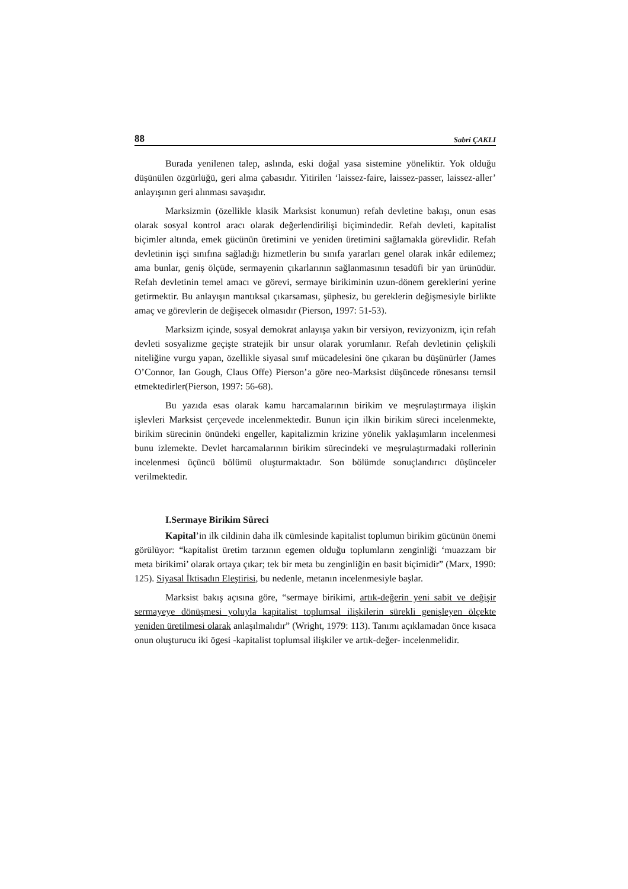88 Sabri ÇAKLI
Burada yenilenen talep, aslında, eski doğal yasa sistemine yöneliktir. Yok olduğu düşünülen özgürlüğü, geri alma çabasıdır. Yitirilen ‘laissez-faire, laissez-passer, laissez-aller’ anlayışının geri alınması savaşıdır.
Marksizmin (özellikle klasik Marksist konumun) refah devletine bakışı, onun esas olarak sosyal kontrol aracı olarak değerlendirilişi biçimindedir. Refah devleti, kapitalist biçimler altında, emek gücünün üretimini ve yeniden üretimini sağlamakla görevlidir. Refah devletinin işçi sınıfına sağladığı hizmetlerin bu sınıfa yararları genel olarak inkâr edilemez; ama bunlar, geniş ölçüde, sermayenin çıkarlarının sağlanmasının tesadüfi bir yan ürünüdür. Refah devletinin temel amacı ve görevi, sermaye birikiminin uzun-dönem gereklerini yerine getirmektir. Bu anlayışın mantıksal çıkarsaması, şüphesiz, bu gereklerin değişmesiyle birlikte amaç ve görevlerin de değişecek olmasıdır (Pierson, 1997: 51-53).
Marksizm içinde, sosyal demokrat anlayışa yakın bir versiyon, revizyonizm, için refah devleti sosyalizme geçişte stratejik bir unsur olarak yorumlanır. Refah devletinin çelişkili niteliğine vurgu yapan, özellikle siyasal sınıf mücadelesini öne çıkaran bu düşünürler (James O’Connor, Ian Gough, Claus Offe) Pierson’a göre neo-Marksist düşüncede rönesansı temsil etmektedirler(Pierson, 1997: 56-68).
Bu yazıda esas olarak kamu harcamalarının birikim ve meşrulaştırmaya ilişkin işlevleri Marksist çerçevede incelenmektedir. Bunun için ilkin birikim süreci incelenmekte, birikim sürecinin önündeki engeller, kapitalizmin krizine yönelik yaklaşımların incelenmesi bunu izlemekte. Devlet harcamalarının birikim sürecindeki ve meşrulaştırmadaki rollerinin incelenmesi üçüncü bölümü oluşturmaktadır. Son bölümde sonuçlandırıcı düşünceler verilmektedir.
I.Sermaye Birikim Süreci
Kapital’in ilk cildinin daha ilk cümlesinde kapitalist toplumun birikim gücünün önemi görülüyor: “kapitalist üretim tarzının egemen olduğu toplumların zenginliği ‘muazzam bir meta birikimi’ olarak ortaya çıkar; tek bir meta bu zenginliğin en basit biçimidir” (Marx, 1990: 125). Siyasal İktisadın Eleştirisi, bu nedenle, metanın incelenmesiyle başlar.
Marksist bakış açısına göre, “sermaye birikimi, artık-değerin yeni sabit ve değişir sermayeye dönüşmesi yoluyla kapitalist toplumsal ilişkilerin sürekli genişleyen ölçekte yeniden üretilmesi olarak anlaşılmalıdır” (Wright, 1979: 113). Tanımı açıklamadan önce kısaca onun oluşturucu iki ögesi -kapitalist toplumsal ilişkiler ve artık-değer- incelenmelidir.